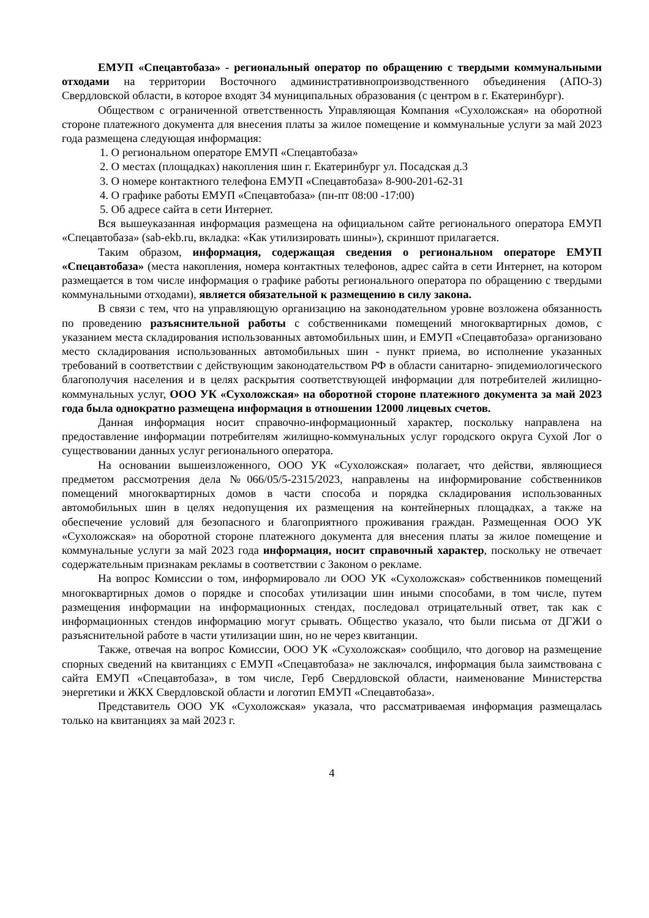ЕМУП «Спецавтобаза» - региональный оператор по обращению с твердыми коммунальными отходами на территории Восточного административнопроизводственного объединения (АПО-3) Свердловской области, в которое входят 34 муниципальных образования (с центром в г. Екатеринбург).
Обществом с ограниченной ответственность Управляющая Компания «Сухоложская» на оборотной стороне платежного документа для внесения платы за жилое помещение и коммунальные услуги за май 2023 года размещена следующая информация:
1. О региональном операторе ЕМУП «Спецавтобаза»
2. О местах (площадках) накопления шин г. Екатеринбург ул. Посадская д.3
3. О номере контактного телефона ЕМУП «Спецавтобаза» 8-900-201-62-31
4. О графике работы ЕМУП «Спецавтобаза» (пн-пт 08:00 -17:00)
5. Об адресе сайта в сети Интернет.
Вся вышеуказанная информация размещена на официальном сайте регионального оператора ЕМУП «Спецавтобаза» (sab-ekb.ru, вкладка: «Как утилизировать шины»), скриншот прилагается.
Таким образом, информация, содержащая сведения о региональном операторе ЕМУП «Спецавтобаза» (места накопления, номера контактных телефонов, адрес сайта в сети Интернет, на котором размещается в том числе информация о графике работы регионального оператора по обращению с твердыми коммунальными отходами), является обязательной к размещению в силу закона.
В связи с тем, что на управляющую организацию на законодательном уровне возложена обязанность по проведению разъяснительной работы с собственниками помещений многоквартирных домов, с указанием места складирования использованных автомобильных шин, и ЕМУП «Спецавтобаза» организовано место складирования использованных автомобильных шин - пункт приема, во исполнение указанных требований в соответствии с действующим законодательством РФ в области санитарно- эпидемиологического благополучия населения и в целях раскрытия соответствующей информации для потребителей жилищно-коммунальных услуг, ООО УК «Сухоложская» на оборотной стороне платежного документа за май 2023 года была однократно размещена информация в отношении 12000 лицевых счетов.
Данная информация носит справочно-информационный характер, поскольку направлена на предоставление информации потребителям жилищно-коммунальных услуг городского округа Сухой Лог о существовании данных услуг регионального оператора.
На основании вышеизложенного, ООО УК «Сухоложская» полагает, что действи, являющиеся предметом рассмотрения дела №066/05/5-2315/2023, направлены на информирование собственников помещений многоквартирных домов в части способа и порядка складирования использованных автомобильных шин в целях недопущения их размещения на контейнерных площадках, а также на обеспечение условий для безопасного и благоприятного проживания граждан. Размещенная ООО УК «Сухоложская» на оборотной стороне платежного документа для внесения платы за жилое помещение и коммунальные услуги за май 2023 года информация, носит справочный характер, поскольку не отвечает содержательным признакам рекламы в соответствии с Законом о рекламе.
На вопрос Комиссии о том, информировало ли ООО УК «Сухоложская» собственников помещений многоквартирных домов о порядке и способах утилизации шин иными способами, в том числе, путем размещения информации на информационных стендах, последовал отрицательный ответ, так как с информационных стендов информацию могут срывать. Общество указало, что были письма от ДГЖИ о разъяснительной работе в части утилизации шин, но не через квитанции.
Также, отвечая на вопрос Комиссии, ООО УК «Сухоложская» сообщило, что договор на размещение спорных сведений на квитанциях с ЕМУП «Спецавтобаза» не заключался, информация была заимствована с сайта ЕМУП «Спецавтобаза», в том числе, Герб Свердловской области, наименование Министерства энергетики и ЖКХ Свердловской области и логотип ЕМУП «Спецавтобаза».
Представитель ООО УК «Сухоложская» указала, что рассматриваемая информация размещалась только на квитанциях за май 2023 г.
4